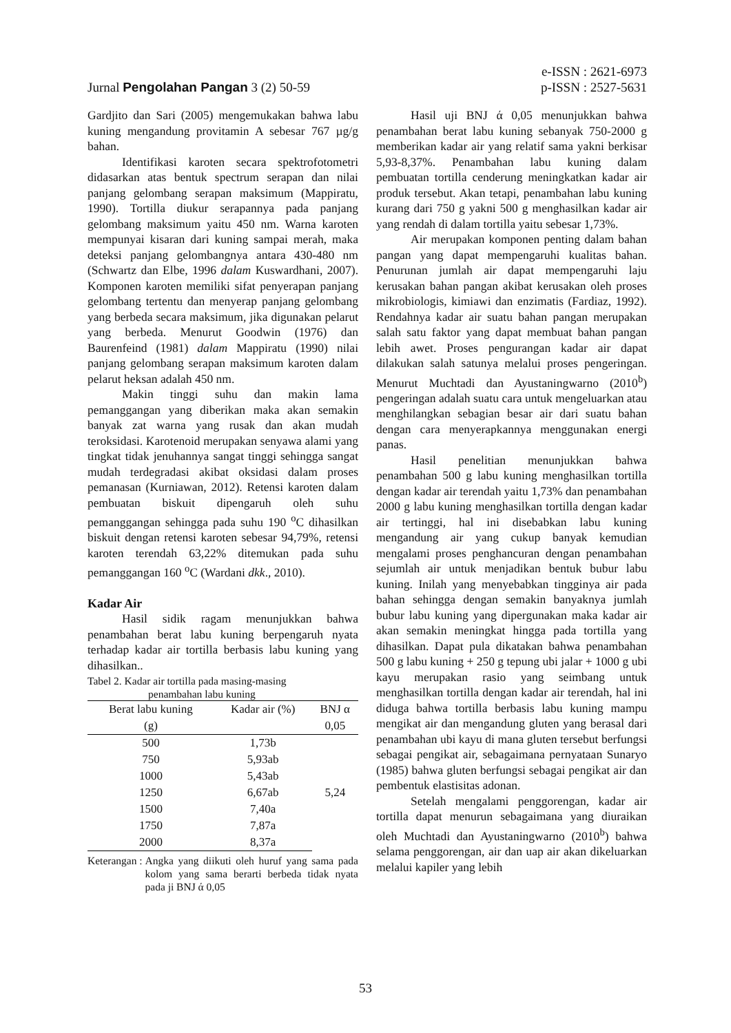Jurnal Pengolahan Pangan 3 (2) 50-59
e-ISSN : 2621-6973
p-ISSN : 2527-5631
Gardjito dan Sari (2005) mengemukakan bahwa labu kuning mengandung provitamin A sebesar 767 µg/g bahan.
Identifikasi karoten secara spektrofotometri didasarkan atas bentuk spectrum serapan dan nilai panjang gelombang serapan maksimum (Mappiratu, 1990). Tortilla diukur serapannya pada panjang gelombang maksimum yaitu 450 nm. Warna karoten mempunyai kisaran dari kuning sampai merah, maka deteksi panjang gelombangnya antara 430-480 nm (Schwartz dan Elbe, 1996 dalam Kuswardhani, 2007). Komponen karoten memiliki sifat penyerapan panjang gelombang tertentu dan menyerap panjang gelombang yang berbeda secara maksimum, jika digunakan pelarut yang berbeda. Menurut Goodwin (1976) dan Baurenfeind (1981) dalam Mappiratu (1990) nilai panjang gelombang serapan maksimum karoten dalam pelarut heksan adalah 450 nm.
Makin tinggi suhu dan makin lama pemanggangan yang diberikan maka akan semakin banyak zat warna yang rusak dan akan mudah teroksidasi. Karotenoid merupakan senyawa alami yang tingkat tidak jenuhannya sangat tinggi sehingga sangat mudah terdegradasi akibat oksidasi dalam proses pemanasan (Kurniawan, 2012). Retensi karoten dalam pembuatan biskuit dipengaruh oleh suhu pemanggangan sehingga pada suhu 190 <sup>o</sup>C dihasilkan biskuit dengan retensi karoten sebesar 94,79%, retensi karoten terendah 63,22% ditemukan pada suhu pemanggangan 160 <sup>o</sup>C (Wardani dkk., 2010).
Kadar Air
Hasil sidik ragam menunjukkan bahwa penambahan berat labu kuning berpengaruh nyata terhadap kadar air tortilla berbasis labu kuning yang dihasilkan..
Tabel 2. Kadar air tortilla pada masing-masing
penambahan labu kuning
| Berat labu kuning | Kadar air (%) | BNJ α |
| --- | --- | --- |
| (g) | | 0,05 |
| 500 | 1,73b | 5,24 |
| 750 | 5,93ab | |
| 1000 | 5,43ab | |
| 1250 | 6,67ab | |
| 1500 | 7,40a | |
| 1750 | 7,87a | |
| 2000 | 8,37a | |
Keterangan : Angka yang diikuti oleh huruf yang sama pada kolom yang sama berarti berbeda tidak nyata pada ji BNJ ά 0,05
Hasil uji BNJ ά 0,05 menunjukkan bahwa penambahan berat labu kuning sebanyak 750-2000 g memberikan kadar air yang relatif sama yakni berkisar 5,93-8,37%. Penambahan labu kuning dalam pembuatan tortilla cenderung meningkatkan kadar air produk tersebut. Akan tetapi, penambahan labu kuning kurang dari 750 g yakni 500 g menghasilkan kadar air yang rendah di dalam tortilla yaitu sebesar 1,73%.
Air merupakan komponen penting dalam bahan pangan yang dapat mempengaruhi kualitas bahan. Penurunan jumlah air dapat mempengaruhi laju kerusakan bahan pangan akibat kerusakan oleh proses mikrobiologis, kimiawi dan enzimatis (Fardiaz, 1992). Rendahnya kadar air suatu bahan pangan merupakan salah satu faktor yang dapat membuat bahan pangan lebih awet. Proses pengurangan kadar air dapat dilakukan salah satunya melalui proses pengeringan. Menurut Muchtadi dan Ayustaningwarno (2010<sup>b</sup>) pengeringan adalah suatu cara untuk mengeluarkan atau menghilangkan sebagian besar air dari suatu bahan dengan cara menyerapkannya menggunakan energi panas.
Hasil penelitian menunjukkan bahwa penambahan 500 g labu kuning menghasilkan tortilla dengan kadar air terendah yaitu 1,73% dan penambahan 2000 g labu kuning menghasilkan tortilla dengan kadar air tertinggi, hal ini disebabkan labu kuning mengandung air yang cukup banyak kemudian mengalami proses penghancuran dengan penambahan sejumlah air untuk menjadikan bentuk bubur labu kuning. Inilah yang menyebabkan tingginya air pada bahan sehingga dengan semakin banyaknya jumlah bubur labu kuning yang dipergunakan maka kadar air akan semakin meningkat hingga pada tortilla yang dihasilkan. Dapat pula dikatakan bahwa penambahan 500 g labu kuning + 250 g tepung ubi jalar + 1000 g ubi kayu merupakan rasio yang seimbang untuk menghasilkan tortilla dengan kadar air terendah, hal ini diduga bahwa tortilla berbasis labu kuning mampu mengikat air dan mengandung gluten yang berasal dari penambahan ubi kayu di mana gluten tersebut berfungsi sebagai pengikat air, sebagaimana pernyataan Sunaryo (1985) bahwa gluten berfungsi sebagai pengikat air dan pembentuk elastisitas adonan.
Setelah mengalami penggorengan, kadar air tortilla dapat menurun sebagaimana yang diuraikan oleh Muchtadi dan Ayustaningwarno (2010<sup>b</sup>) bahwa selama penggorengan, air dan uap air akan dikeluarkan melalui kapiler yang lebih
53